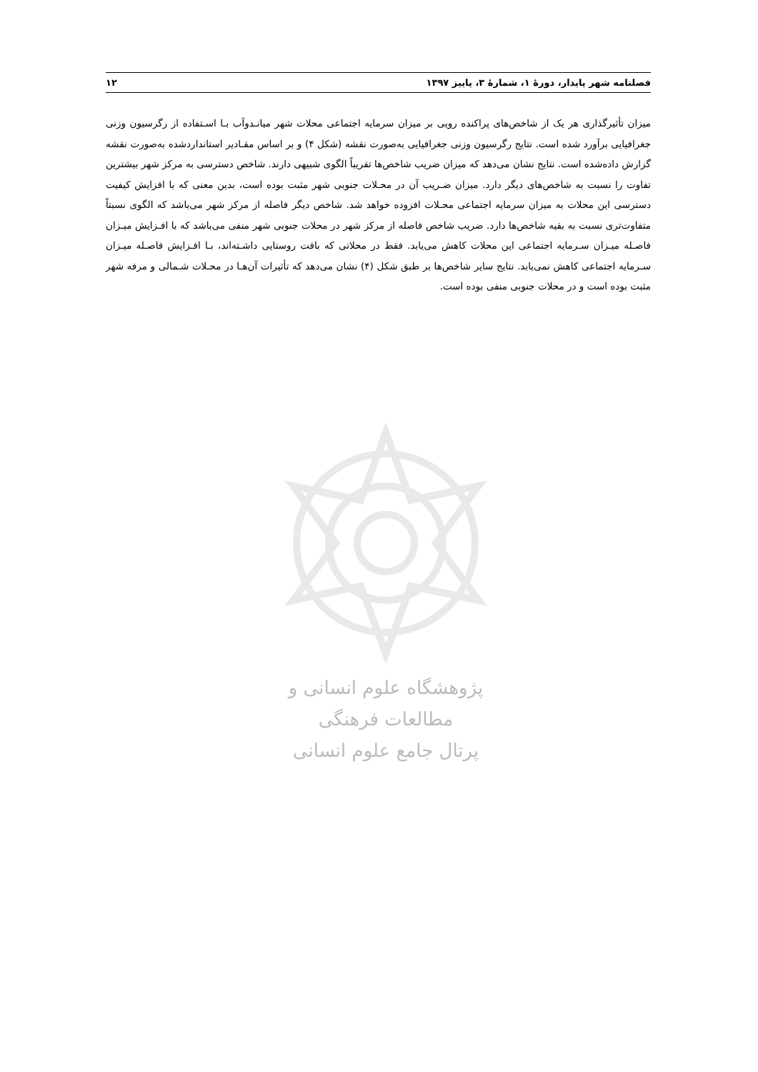۱۲ فصلنامه شهر پایدار، دورهٔ ۱، شمارهٔ ۳، پاییز ۱۳۹۷
میزان تأثیرگذاری هر یک از شاخص‌های پراکنده رویی بر میزان سرمایه اجتماعی محلات شهر میانـدوآب بـا اسـتفاده از رگرسیون وزنی جغرافیایی برآورد شده است. نتایج رگرسیون وزنی جغرافیایی به‌صورت نقشه (شکل ۴) و بر اساس مقـادیر استانداردشده به‌صورت نقشه گزارش داده‌شده است. نتایج نشان می‌دهد که میزان ضریب شاخص‌ها تقریباً الگوی شبیهی دارند. شاخص دسترسی به مرکز شهر بیشترین تفاوت را نسبت به شاخص‌های دیگر دارد. میزان ضـریب آن در محـلات جنوبی شهر مثبت بوده است، بدین معنی که با افزایش کیفیت دسترسی این محلات به میزان سرمایه اجتماعی محـلات افزوده خواهد شد. شاخص دیگر فاصله از مرکز شهر می‌باشد که الگوی نسبتاً متفاوت‌تری نسبت به بقیه شاخص‌ها دارد. ضریب شاخص فاصله از مرکز شهر در محلات جنوبی شهر منفی می‌باشد که با افـزایش میـزان فاصـله میـزان سـرمایه اجتماعی این محلات کاهش می‌یابد. فقط در محلاتی که بافت روستایی داشـته‌اند، بـا افـزایش فاصـله میـزان سـرمایه اجتماعی کاهش نمی‌یابد. نتایج سایر شاخص‌ها بر طبق شکل (۴) نشان می‌دهد که تأثیرات آن‌هـا در محـلات شـمالی و مرفه شهر مثبت بوده است و در محلات جنوبی منفی بوده است.
پژوهشگاه علوم انسانی و مطالعات فرهنگی
پرتال جامع علوم انسانی